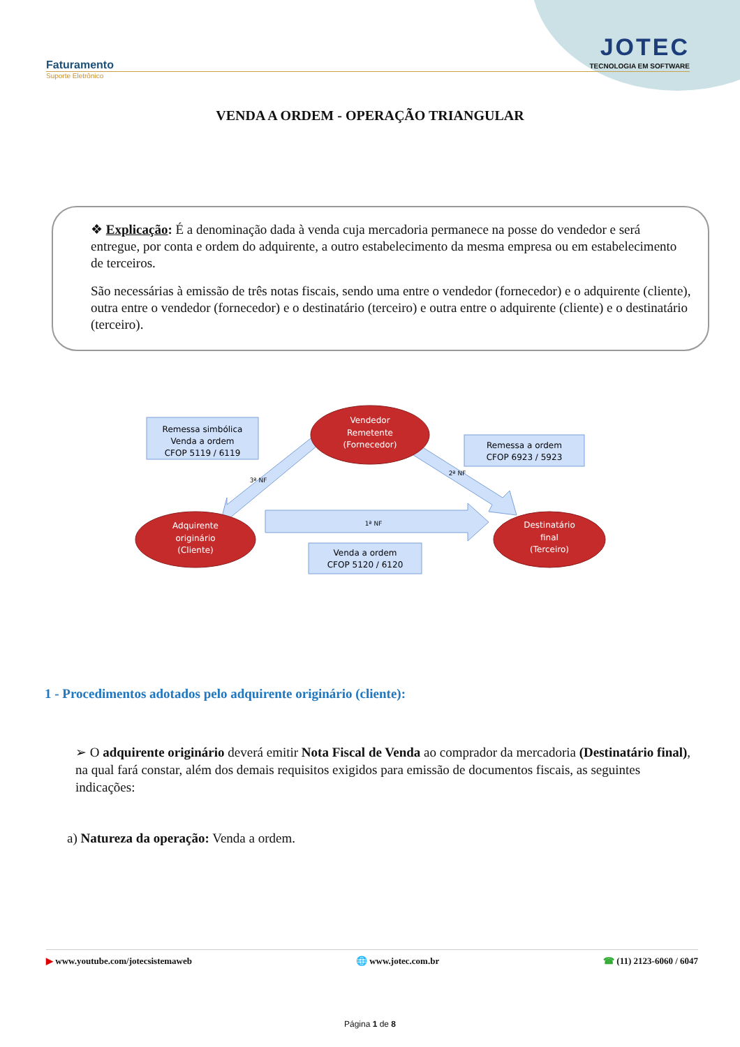Faturamento
JOTEC
TECNOLOGIA EM SOFTWARE
Suporte Eletrônico
VENDA A ORDEM - OPERAÇÃO TRIANGULAR
❖ Explicação: É a denominação dada à venda cuja mercadoria permanece na posse do vendedor e será entregue, por conta e ordem do adquirente, a outro estabelecimento da mesma empresa ou em estabelecimento de terceiros.
São necessárias à emissão de três notas fiscais, sendo uma entre o vendedor (fornecedor) e o adquirente (cliente), outra entre o vendedor (fornecedor) e o destinatário (terceiro) e outra entre o adquirente (cliente) e o destinatário (terceiro).
Remessa simbólica
Venda a ordem
CFOP 5119 / 6119
Remessa a ordem
CFOP 6923 / 5923
Venda a ordem
CFOP 5120 / 6120
Vendedor
Remetente
(Fornecedor)
Adquirente
originário
(Cliente)
Destinatário
final
(Terceiro)
1ª NF
2ª NF
3ª NF
1 - Procedimentos adotados pelo adquirente originário (cliente):
➢ O adquirente originário deverá emitir Nota Fiscal de Venda ao comprador da mercadoria (Destinatário final), na qual fará constar, além dos demais requisitos exigidos para emissão de documentos fiscais, as seguintes indicações:
a) Natureza da operação: Venda a ordem.
▶ www.youtube.com/jotecsistemaweb 🌐 www.jotec.com.br ☎ (11) 2123-6060 / 6047
Página 1 de 8